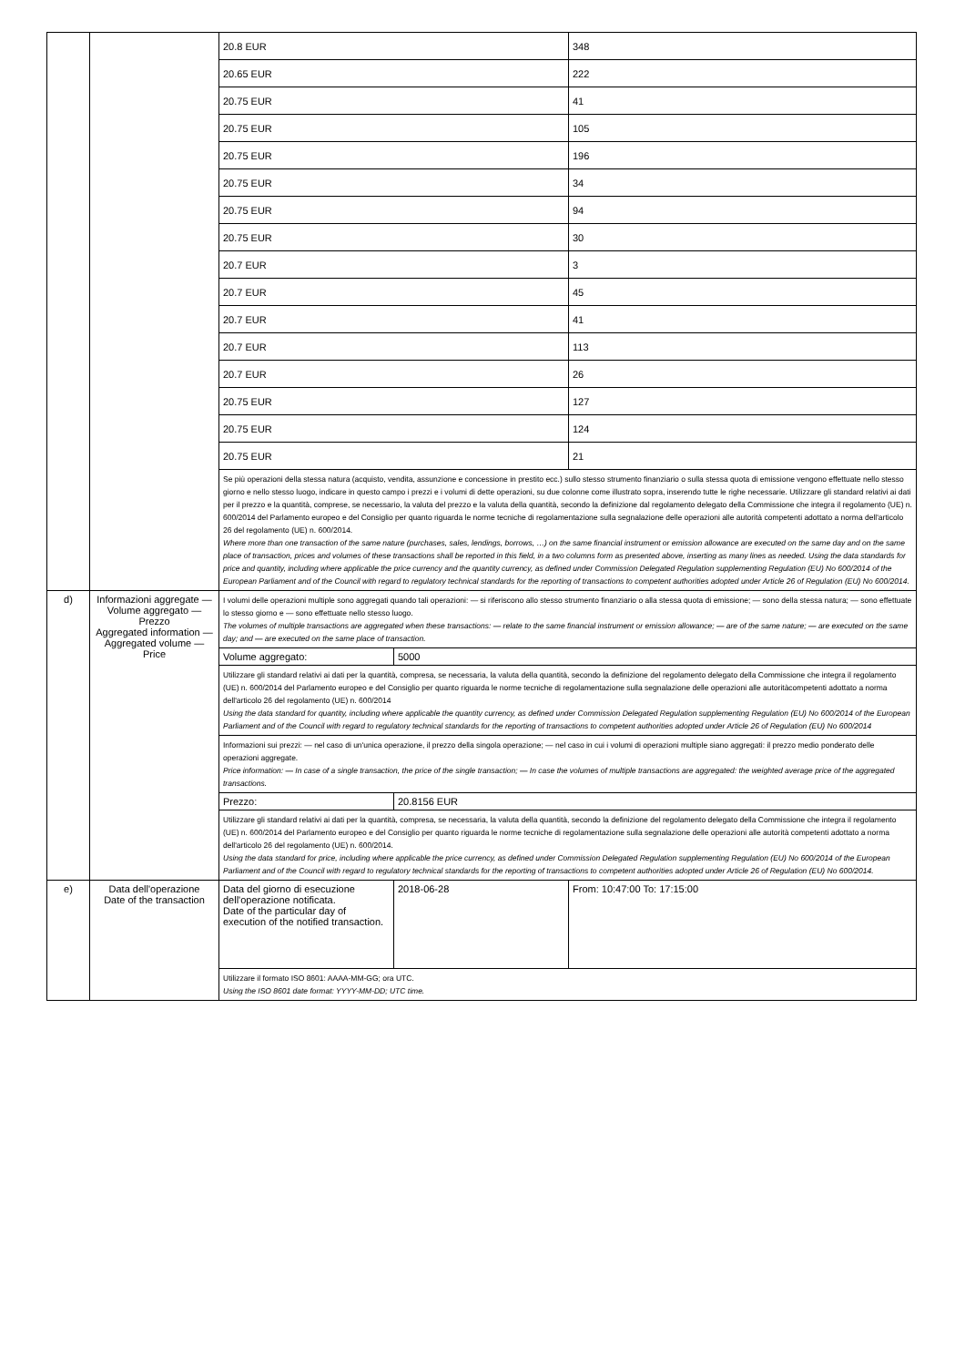| | | 20.8 EUR | | 348 |
| | | 20.65 EUR | | 222 |
| | | 20.75 EUR | | 41 |
| | | 20.75 EUR | | 105 |
| | | 20.75 EUR | | 196 |
| | | 20.75 EUR | | 34 |
| | | 20.75 EUR | | 94 |
| | | 20.75 EUR | | 30 |
| | | 20.7 EUR | | 3 |
| | | 20.7 EUR | | 45 |
| | | 20.7 EUR | | 41 |
| | | 20.7 EUR | | 113 |
| | | 20.7 EUR | | 26 |
| | | 20.75 EUR | | 127 |
| | | 20.75 EUR | | 124 |
| | | 20.75 EUR | | 21 |
| | | Se più operazioni della stessa natura (acquisto, vendita, assunzione e concessione in prestito ecc.) sullo stesso strumento finanziario o sulla stessa quota di emissione vengono effettuate nello stesso giorno e nello stesso luogo, indicare in questo campo i prezzi e i volumi di dette operazioni, su due colonne come illustrato sopra, inserendo tutte le righe necessarie. Utilizzare gli standard relativi ai dati per il prezzo e la quantità, comprese, se necessario, la valuta del prezzo e la valuta della quantità, secondo la definizione dal regolamento delegato della Commissione che integra il regolamento (UE) n. 600/2014 del Parlamento europeo e del Consiglio per quanto riguarda le norme tecniche di regolamentazione sulla segnalazione delle operazioni alle autorità competenti adottato a norma dell'articolo 26 del regolamento (UE) n. 600/2014. Where more than one transaction of the same nature (purchases, sales, lendings, borrows, …) on the same financial instrument or emission allowance are executed on the same day and on the same place of transaction, prices and volumes of these transactions shall be reported in this field, in a two columns form as presented above, inserting as many lines as needed. Using the data standards for price and quantity, including where applicable the price currency and the quantity currency, as defined under Commission Delegated Regulation supplementing Regulation (EU) No 600/2014 of the European Parliament and of the Council with regard to regulatory technical standards for the reporting of transactions to competent authorities adopted under Article 26 of Regulation (EU) No 600/2014. | | |
| d) | Informazioni aggregate — Volume aggregato — Prezzo Aggregated information — Aggregated volume — Price | I volumi delle operazioni multiple sono aggregati quando tali operazioni: — si riferiscono allo stesso strumento finanziario o alla stessa quota di emissione; — sono della stessa natura; — sono effettuate lo stesso giorno e — sono effettuate nello stesso luogo. The volumes of multiple transactions are aggregated when these transactions: — relate to the same financial instrument or emission allowance; — are of the same nature; — are executed on the same day; and — are executed on the same place of transaction. | | |
| | | Volume aggregato: | 5000 | |
| | | Utilizzare gli standard relativi ai dati per la quantità, compresa, se necessaria, la valuta della quantità, secondo la definizione del regolamento delegato della Commissione che integra il regolamento (UE) n. 600/2014 del Parlamento europeo e del Consiglio per quanto riguarda le norme tecniche di regolamentazione sulla segnalazione delle operazioni alle autoritàcompetenti adottato a norma dell'articolo 26 del regolamento (UE) n. 600/2014 Using the data standard for quantity, including where applicable the quantity currency, as defined under Commission Delegated Regulation supplementing Regulation (EU) No 600/2014 of the European Parliament and of the Council with regard to regulatory technical standards for the reporting of transactions to competent authorities adopted under Article 26 of Regulation (EU) No 600/2014 | | |
| | | Informazioni sui prezzi: — nel caso di un'unica operazione, il prezzo della singola operazione; — nel caso in cui i volumi di operazioni multiple siano aggregati: il prezzo medio ponderato delle operazioni aggregate. Price information: — In case of a single transaction, the price of the single transaction; — In case the volumes of multiple transactions are aggregated: the weighted average price of the aggregated transactions. | | |
| | | Prezzo: | 20.8156 EUR | |
| | | Utilizzare gli standard relativi ai dati per la quantità, compresa, se necessaria, la valuta della quantità, secondo la definizione del regolamento delegato della Commissione che integra il regolamento (UE) n. 600/2014 del Parlamento europeo e del Consiglio per quanto riguarda le norme tecniche di regolamentazione sulla segnalazione delle operazioni alle autorità competenti adottato a norma dell'articolo 26 del regolamento (UE) n. 600/2014. Using the data standard for price, including where applicable the price currency, as defined under Commission Delegated Regulation supplementing Regulation (EU) No 600/2014 of the European Parliament and of the Council with regard to regulatory technical standards for the reporting of transactions to competent authorities adopted under Article 26 of Regulation (EU) No 600/2014. | | |
| e) | Data dell'operazione Date of the transaction | Data del giorno di esecuzione dell'operazione notificata. Date of the particular day of execution of the notified transaction. | 2018-06-28 | From: 10:47:00 To: 17:15:00 |
| | | Utilizzare il formato ISO 8601: AAAA-MM-GG; ora UTC. Using the ISO 8601 date format: YYYY-MM-DD; UTC time. | | |